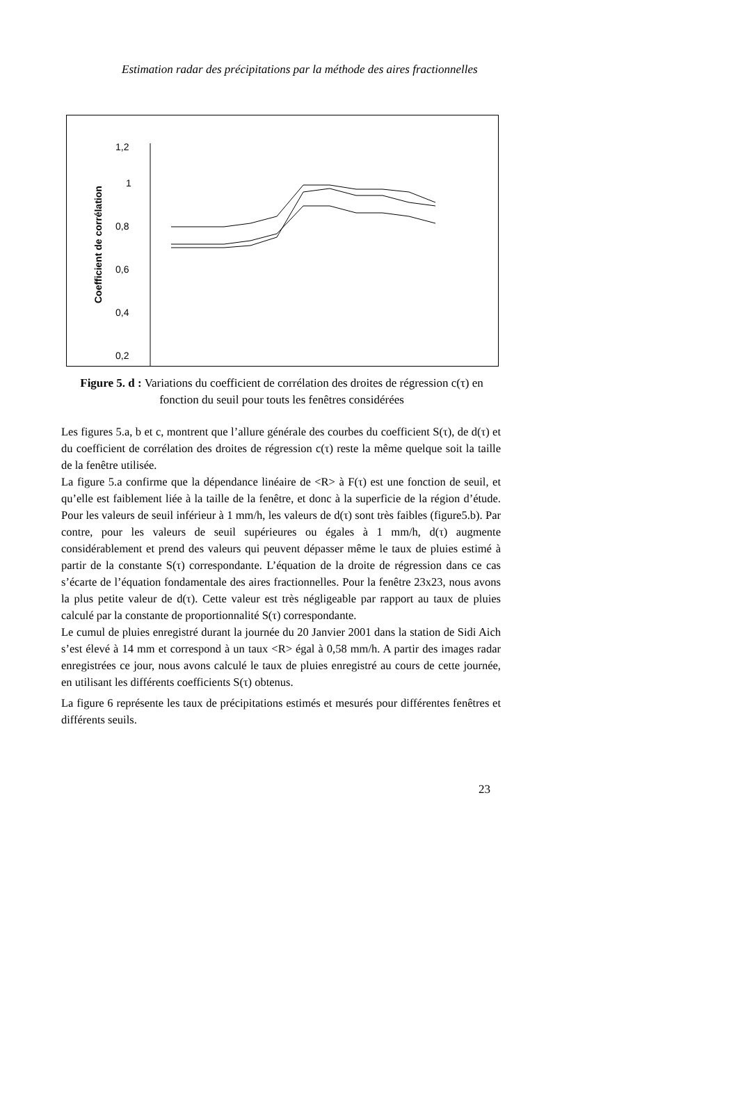Estimation radar des précipitations par la méthode des aires fractionnelles
Coefficient de corrélation
1,2
1
0,8
0,6
0,4
0,2
0
Figure 5. d : Variations du coefficient de corrélation des droites de régression c(τ) en fonction du seuil pour touts les fenêtres considérées
Les figures 5.a, b et c, montrent que l’allure générale des courbes du coefficient S(τ), de d(τ) et du coefficient de corrélation des droites de régression c(τ) reste la même quelque soit la taille de la fenêtre utilisée.
La figure 5.a confirme que la dépendance linéaire de <R> à F(τ) est une fonction de seuil, et qu’elle est faiblement liée à la taille de la fenêtre, et donc à la superficie de la région d’étude. Pour les valeurs de seuil inférieur à 1 mm/h, les valeurs de d(τ) sont très faibles (figure5.b). Par contre, pour les valeurs de seuil supérieures ou égales à 1 mm/h, d(τ) augmente considérablement et prend des valeurs qui peuvent dépasser même le taux de pluies estimé à partir de la constante S(τ) correspondante. L’équation de la droite de régression dans ce cas s’écarte de l’équation fondamentale des aires fractionnelles. Pour la fenêtre 23x23, nous avons la plus petite valeur de d(τ). Cette valeur est très négligeable par rapport au taux de pluies calculé par la constante de proportionnalité S(τ) correspondante.
Le cumul de pluies enregistré durant la journée du 20 Janvier 2001 dans la station de Sidi Aich s’est élevé à 14 mm et correspond à un taux <R> égal à 0,58 mm/h. A partir des images radar enregistrées ce jour, nous avons calculé le taux de pluies enregistré au cours de cette journée, en utilisant les différents coefficients S(τ) obtenus.
La figure 6 représente les taux de précipitations estimés et mesurés pour différentes fenêtres et différents seuils.
23